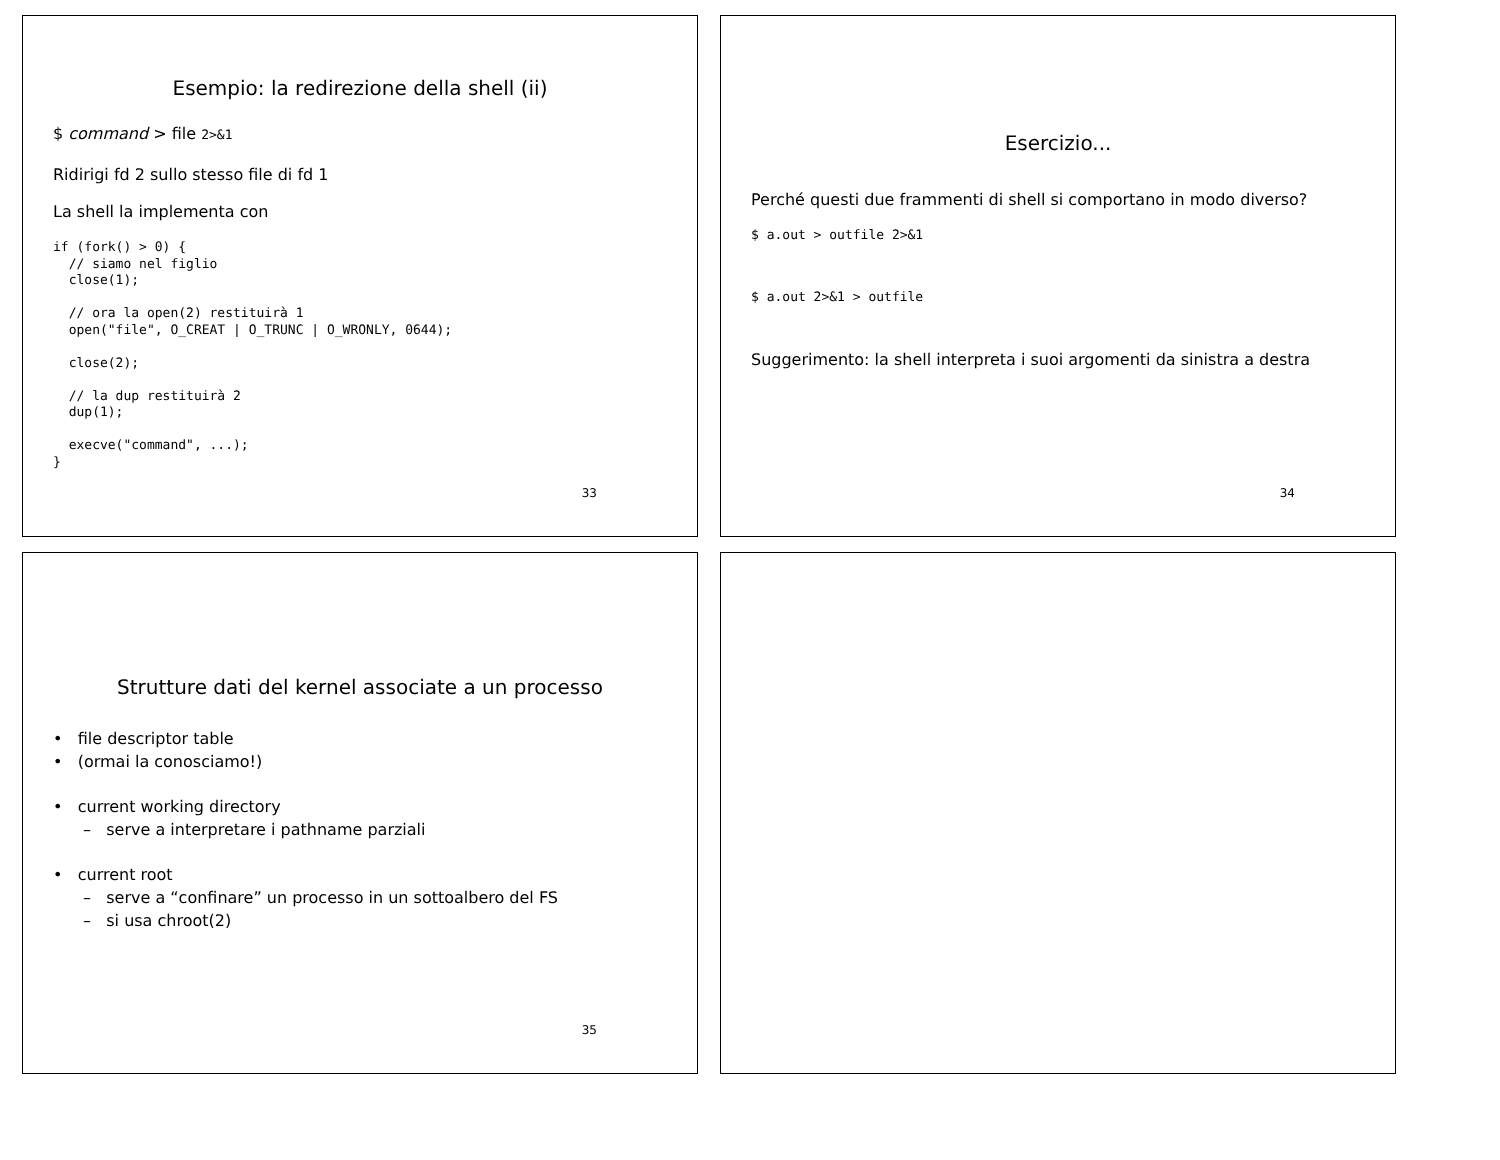Esempio: la redirezione della shell (ii)
$ command > file 2>&1
Ridirigi fd 2 sullo stesso file di fd 1
La shell la implementa con
if (fork() > 0) {
  // siamo nel figlio
  close(1);

  // ora la open(2) restituirà 1
  open("file", O_CREAT | O_TRUNC | O_WRONLY, 0644);

  close(2);

  // la dup restituirà 2
  dup(1);

  execve("command", ...);
}
33
Esercizio...
Perché questi due frammenti di shell si comportano in modo diverso?
$ a.out > outfile 2>&1
$ a.out 2>&1 > outfile
Suggerimento: la shell interpreta i suoi argomenti da sinistra a destra
34
Strutture dati del kernel associate a un processo
• file descriptor table
• (ormai la conosciamo!)
• current working directory
– serve a interpretare i pathname parziali
• current root
– serve a “confinare” un processo in un sottoalbero del FS
– si usa chroot(2)
35